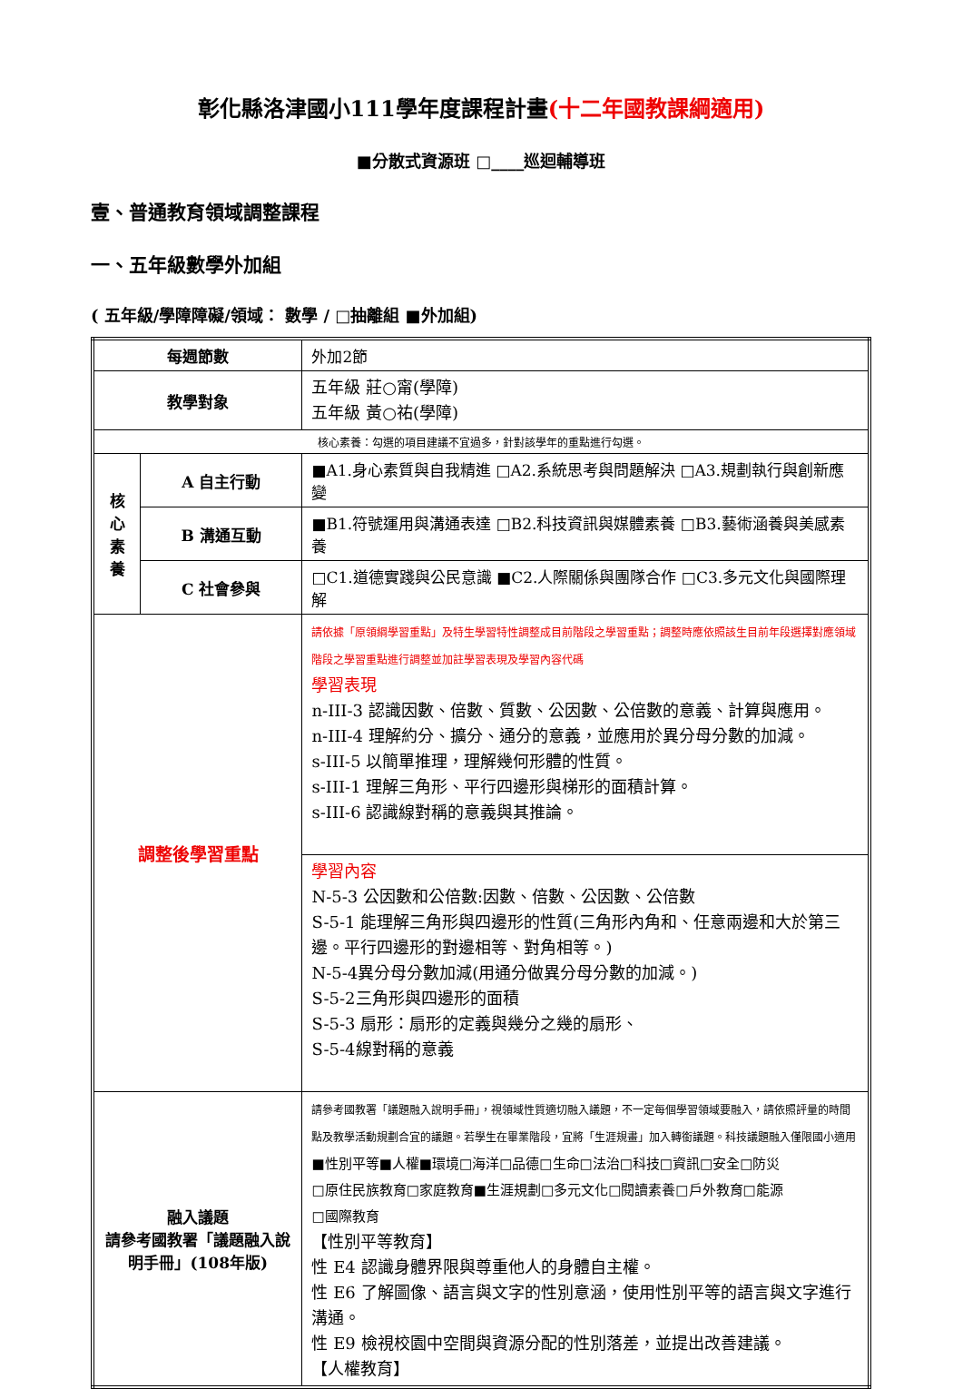彰化縣洛津國小111學年度課程計畫(十二年國教課綱適用)
■分散式資源班 □____巡迴輔導班
壹、普通教育領域調整課程
一、五年級數學外加組
( 五年級/學障障礙/領域： 數學 / □抽離組 ■外加組)
| 每週節數 | | 外加2節 |
| 教學對象 | | 五年級 莊○甯(學障) 五年級 黃○祐(學障) |
| 核心素養：勾選的項目建議不宜過多，針對該學年的重點進行勾選。 | | |
| 核 心 素 養 | A 自主行動 | ■A1.身心素質與自我精進 □A2.系統思考與問題解決 □A3.規劃執行與創新應變 |
| | B 溝通互動 | ■B1.符號運用與溝通表達 □B2.科技資訊與媒體素養 □B3.藝術涵養與美感素養 |
| | C 社會參與 | □C1.道德實踐與公民意識 ■C2.人際關係與團隊合作 □C3.多元文化與國際理解 |
| 調整後學習重點 | | 請依據「原領綱學習重點」及特生學習特性調整成目前階段之學習重點；調整時應依照該生目前年段選擇對應領域階段之學習重點進行調整並加註學習表現及學習內容代碼 學習表現 n-III-3 認識因數、倍數、質數、公因數、公倍數的意義、計算與應用。 n-III-4 理解約分、擴分、通分的意義，並應用於異分母分數的加減。 s-III-5 以簡單推理，理解幾何形體的性質。 s-III-1 理解三角形、平行四邊形與梯形的面積計算。 s-III-6 認識線對稱的意義與其推論。 |
| | | 學習內容 N-5-3 公因數和公倍數:因數、倍數、公因數、公倍數 S-5-1 能理解三角形與四邊形的性質(三角形內角和、任意兩邊和大於第三邊。平行四邊形的對邊相等、對角相等。) N-5-4異分母分數加減(用通分做異分母分數的加減。) S-5-2三角形與四邊形的面積 S-5-3 扇形：扇形的定義與幾分之幾的扇形、 S-5-4線對稱的意義 |
| 融入議題 請參考國教署「議題融入說明手冊」(108年版) | | 請參考國教署「議題融入說明手冊」，視領域性質適切融入議題，不一定每個學習領域要融入，請依照評量的時間點及教學活動規劃合宜的議題。若學生在畢業階段，宜將「生涯規畫」加入轉銜議題。科技議題融入僅限國小適用 ■性別平等■人權■環境□海洋□品德□生命□法治□科技□資訊□安全□防災 □原住民族教育□家庭教育■生涯規劃□多元文化□閱讀素養□戶外教育□能源 □國際教育 【性別平等教育】 性 E4 認識身體界限與尊重他人的身體自主權。 性 E6 了解圖像、語言與文字的性別意涵，使用性別平等的語言與文字進行溝通。 性 E9 檢視校園中空間與資源分配的性別落差，並提出改善建議。 【人權教育】 |